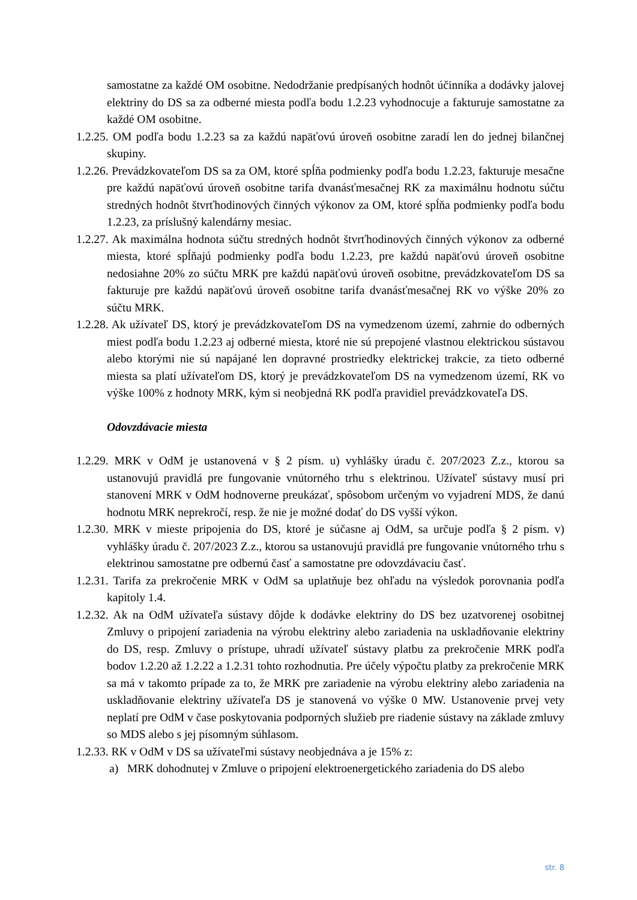samostatne za každé OM osobitne. Nedodržanie predpísaných hodnôt účinníka a dodávky jalovej elektriny do DS sa za odberné miesta podľa bodu 1.2.23 vyhodnocuje a fakturuje samostatne za každé OM osobitne.
1.2.25. OM podľa bodu 1.2.23 sa za každú napäťovú úroveň osobitne zaradí len do jednej bilančnej skupiny.
1.2.26. Prevádzkovateľom DS sa za OM, ktoré spĺňa podmienky podľa bodu 1.2.23, fakturuje mesačne pre každú napäťovú úroveň osobitne tarifa dvanásťmesačnej RK za maximálnu hodnotu súčtu stredných hodnôt štvrťhodinových činných výkonov za OM, ktoré spĺňa podmienky podľa bodu 1.2.23, za príslušný kalendárny mesiac.
1.2.27. Ak maximálna hodnota súčtu stredných hodnôt štvrťhodinových činných výkonov za odberné miesta, ktoré spĺňajú podmienky podľa bodu 1.2.23, pre každú napäťovú úroveň osobitne nedosiahne 20% zo súčtu MRK pre každú napäťovú úroveň osobitne, prevádzkovateľom DS sa fakturuje pre každú napäťovú úroveň osobitne tarifa dvanásťmesačnej RK vo výške 20% zo súčtu MRK.
1.2.28. Ak užívateľ DS, ktorý je prevádzkovateľom DS na vymedzenom území, zahrnie do odberných miest podľa bodu 1.2.23 aj odberné miesta, ktoré nie sú prepojené vlastnou elektrickou sústavou alebo ktorými nie sú napájané len dopravné prostriedky elektrickej trakcie, za tieto odberné miesta sa platí užívateľom DS, ktorý je prevádzkovateľom DS na vymedzenom území, RK vo výške 100% z hodnoty MRK, kým si neobjedná RK podľa pravidiel prevádzkovateľa DS.
Odovzdávacie miesta
1.2.29. MRK v OdM je ustanovená v § 2 písm. u) vyhlášky úradu č. 207/2023 Z.z., ktorou sa ustanovujú pravidlá pre fungovanie vnútorného trhu s elektrinou. Užívateľ sústavy musí pri stanovení MRK v OdM hodnoverne preukázať, spôsobom určeným vo vyjadrení MDS, že danú hodnotu MRK neprekročí, resp. že nie je možné dodať do DS vyšší výkon.
1.2.30. MRK v mieste pripojenia do DS, ktoré je súčasne aj OdM, sa určuje podľa § 2 písm. v) vyhlášky úradu č. 207/2023 Z.z., ktorou sa ustanovujú pravidlá pre fungovanie vnútorného trhu s elektrinou samostatne pre odbernú časť a samostatne pre odovzdávaciu časť.
1.2.31. Tarifa za prekročenie MRK v OdM sa uplatňuje bez ohľadu na výsledok porovnania podľa kapitoly 1.4.
1.2.32. Ak na OdM užívateľa sústavy dôjde k dodávke elektriny do DS bez uzatvorenej osobitnej Zmluvy o pripojení zariadenia na výrobu elektriny alebo zariadenia na uskladňovanie elektriny do DS, resp. Zmluvy o prístupe, uhradí užívateľ sústavy platbu za prekročenie MRK podľa bodov 1.2.20 až 1.2.22 a 1.2.31 tohto rozhodnutia. Pre účely výpočtu platby za prekročenie MRK sa má v takomto prípade za to, že MRK pre zariadenie na výrobu elektriny alebo zariadenia na uskladňovanie elektriny užívateľa DS je stanovená vo výške 0 MW. Ustanovenie prvej vety neplatí pre OdM v čase poskytovania podporných služieb pre riadenie sústavy na základe zmluvy so MDS alebo s jej písomným súhlasom.
1.2.33. RK v OdM v DS sa užívateľmi sústavy neobjednáva a je 15% z:
a) MRK dohodnutej v Zmluve o pripojení elektroenergetického zariadenia do DS alebo
str. 8